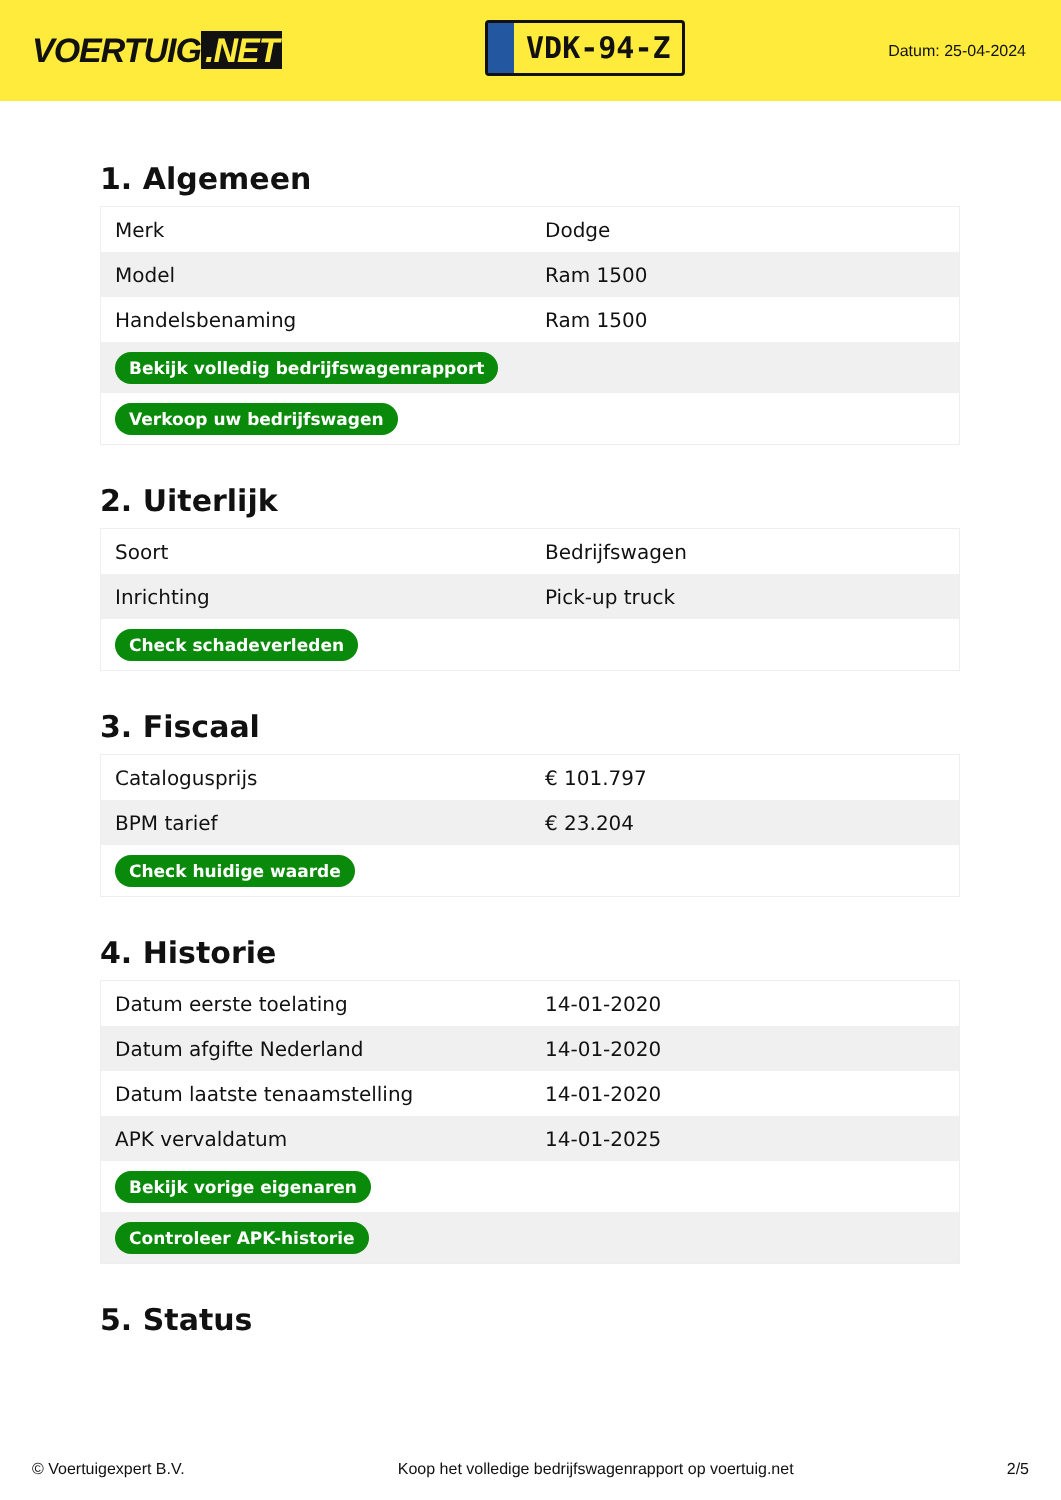VOERTUIG.NET
VDK-94-Z
Datum: 25-04-2024
1. Algemeen
| Merk | Dodge |
| Model | Ram 1500 |
| Handelsbenaming | Ram 1500 |
| Bekijk volledig bedrijfswagenrapport | |
| Verkoop uw bedrijfswagen | |
2. Uiterlijk
| Soort | Bedrijfswagen |
| Inrichting | Pick-up truck |
| Check schadeverleden | |
3. Fiscaal
| Catalogusprijs | € 101.797 |
| BPM tarief | € 23.204 |
| Check huidige waarde | |
4. Historie
| Datum eerste toelating | 14-01-2020 |
| Datum afgifte Nederland | 14-01-2020 |
| Datum laatste tenaamstelling | 14-01-2020 |
| APK vervaldatum | 14-01-2025 |
| Bekijk vorige eigenaren | |
| Controleer APK-historie | |
5. Status
© Voertuigexpert B.V. Koop het volledige bedrijfswagenrapport op voertuig.net 2/5